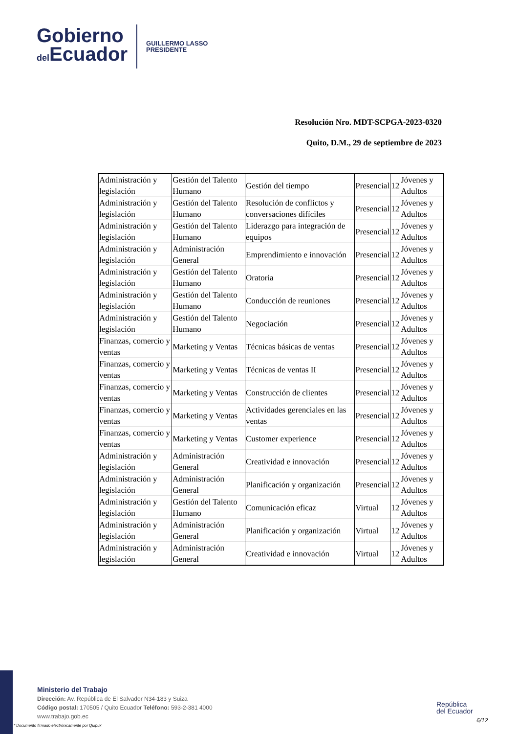Gobierno
del Ecuador
GUILLERMO LASSO
PRESIDENTE
Resolución Nro. MDT-SCPGA-2023-0320
Quito, D.M., 29 de septiembre de 2023
| Administración y legislación | Gestión del Talento Humano | Gestión del tiempo | Presencial | 12 | Jóvenes y Adultos |
| Administración y legislación | Gestión del Talento Humano | Resolución de conflictos y conversaciones difíciles | Presencial | 12 | Jóvenes y Adultos |
| Administración y legislación | Gestión del Talento Humano | Liderazgo para integración de equipos | Presencial | 12 | Jóvenes y Adultos |
| Administración y legislación | Administración General | Emprendimiento e innovación | Presencial | 12 | Jóvenes y Adultos |
| Administración y legislación | Gestión del Talento Humano | Oratoria | Presencial | 12 | Jóvenes y Adultos |
| Administración y legislación | Gestión del Talento Humano | Conducción de reuniones | Presencial | 12 | Jóvenes y Adultos |
| Administración y legislación | Gestión del Talento Humano | Negociación | Presencial | 12 | Jóvenes y Adultos |
| Finanzas, comercio y ventas | Marketing y Ventas | Técnicas básicas de ventas | Presencial | 12 | Jóvenes y Adultos |
| Finanzas, comercio y ventas | Marketing y Ventas | Técnicas de ventas II | Presencial | 12 | Jóvenes y Adultos |
| Finanzas, comercio y ventas | Marketing y Ventas | Construcción de clientes | Presencial | 12 | Jóvenes y Adultos |
| Finanzas, comercio y ventas | Marketing y Ventas | Actividades gerenciales en las ventas | Presencial | 12 | Jóvenes y Adultos |
| Finanzas, comercio y ventas | Marketing y Ventas | Customer experience | Presencial | 12 | Jóvenes y Adultos |
| Administración y legislación | Administración General | Creatividad e innovación | Presencial | 12 | Jóvenes y Adultos |
| Administración y legislación | Administración General | Planificación y organización | Presencial | 12 | Jóvenes y Adultos |
| Administración y legislación | Gestión del Talento Humano | Comunicación eficaz | Virtual | 12 | Jóvenes y Adultos |
| Administración y legislación | Administración General | Planificación y organización | Virtual | 12 | Jóvenes y Adultos |
| Administración y legislación | Administración General | Creatividad e innovación | Virtual | 12 | Jóvenes y Adultos |
Ministerio del Trabajo
Dirección: Av. República de El Salvador N34-183 y Suiza
Código postal: 170505 / Quito Ecuador Teléfono: 593-2-381 4000
www.trabajo.gob.ec
* Documento firmado electrónicamente por Quipux
República
del Ecuador
6/12